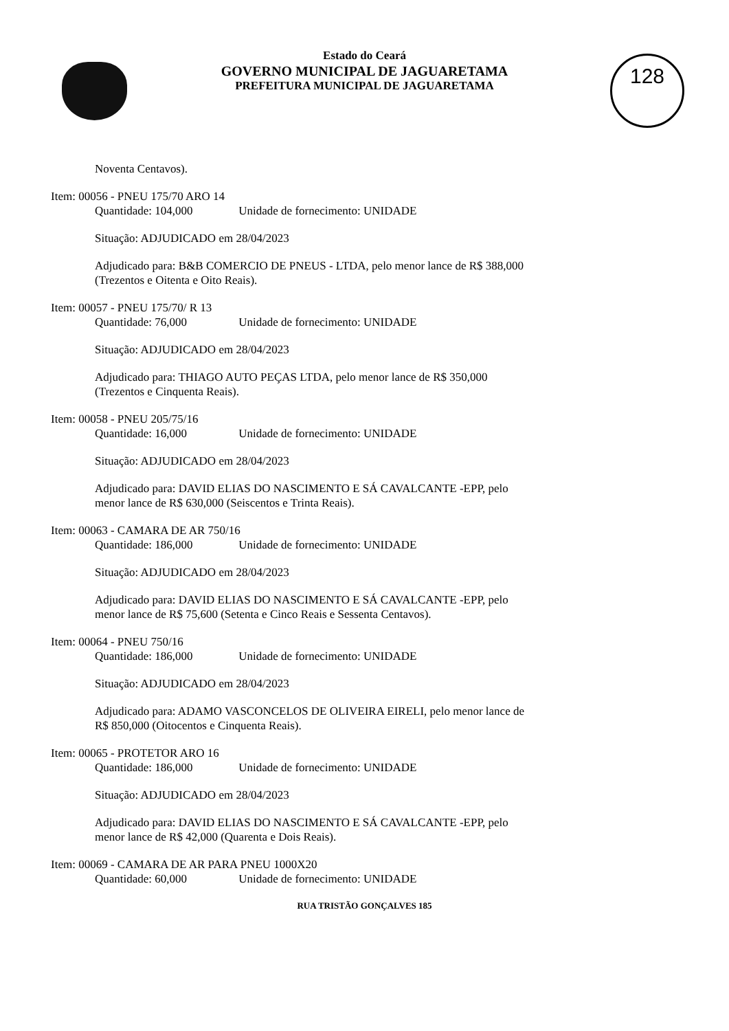Estado do Ceará
GOVERNO MUNICIPAL DE JAGUARETAMA
PREFEITURA MUNICIPAL DE JAGUARETAMA
128
Noventa Centavos).
Item: 00056 - PNEU 175/70 ARO 14
Quantidade: 104,000 Unidade de fornecimento: UNIDADE
Situação: ADJUDICADO em 28/04/2023
Adjudicado para: B&B COMERCIO DE PNEUS - LTDA, pelo menor lance de R$ 388,000 (Trezentos e Oitenta e Oito Reais).
Item: 00057 - PNEU 175/70/ R 13
Quantidade: 76,000 Unidade de fornecimento: UNIDADE
Situação: ADJUDICADO em 28/04/2023
Adjudicado para: THIAGO AUTO PEÇAS LTDA, pelo menor lance de R$ 350,000 (Trezentos e Cinquenta Reais).
Item: 00058 - PNEU 205/75/16
Quantidade: 16,000 Unidade de fornecimento: UNIDADE
Situação: ADJUDICADO em 28/04/2023
Adjudicado para: DAVID ELIAS DO NASCIMENTO E SÁ CAVALCANTE -EPP, pelo menor lance de R$ 630,000 (Seiscentos e Trinta Reais).
Item: 00063 - CAMARA DE AR 750/16
Quantidade: 186,000 Unidade de fornecimento: UNIDADE
Situação: ADJUDICADO em 28/04/2023
Adjudicado para: DAVID ELIAS DO NASCIMENTO E SÁ CAVALCANTE -EPP, pelo menor lance de R$ 75,600 (Setenta e Cinco Reais e Sessenta Centavos).
Item: 00064 - PNEU 750/16
Quantidade: 186,000 Unidade de fornecimento: UNIDADE
Situação: ADJUDICADO em 28/04/2023
Adjudicado para: ADAMO VASCONCELOS DE OLIVEIRA EIRELI, pelo menor lance de R$ 850,000 (Oitocentos e Cinquenta Reais).
Item: 00065 - PROTETOR ARO 16
Quantidade: 186,000 Unidade de fornecimento: UNIDADE
Situação: ADJUDICADO em 28/04/2023
Adjudicado para: DAVID ELIAS DO NASCIMENTO E SÁ CAVALCANTE -EPP, pelo menor lance de R$ 42,000 (Quarenta e Dois Reais).
Item: 00069 - CAMARA DE AR PARA PNEU 1000X20
Quantidade: 60,000 Unidade de fornecimento: UNIDADE
RUA TRISTÃO GONÇALVES 185